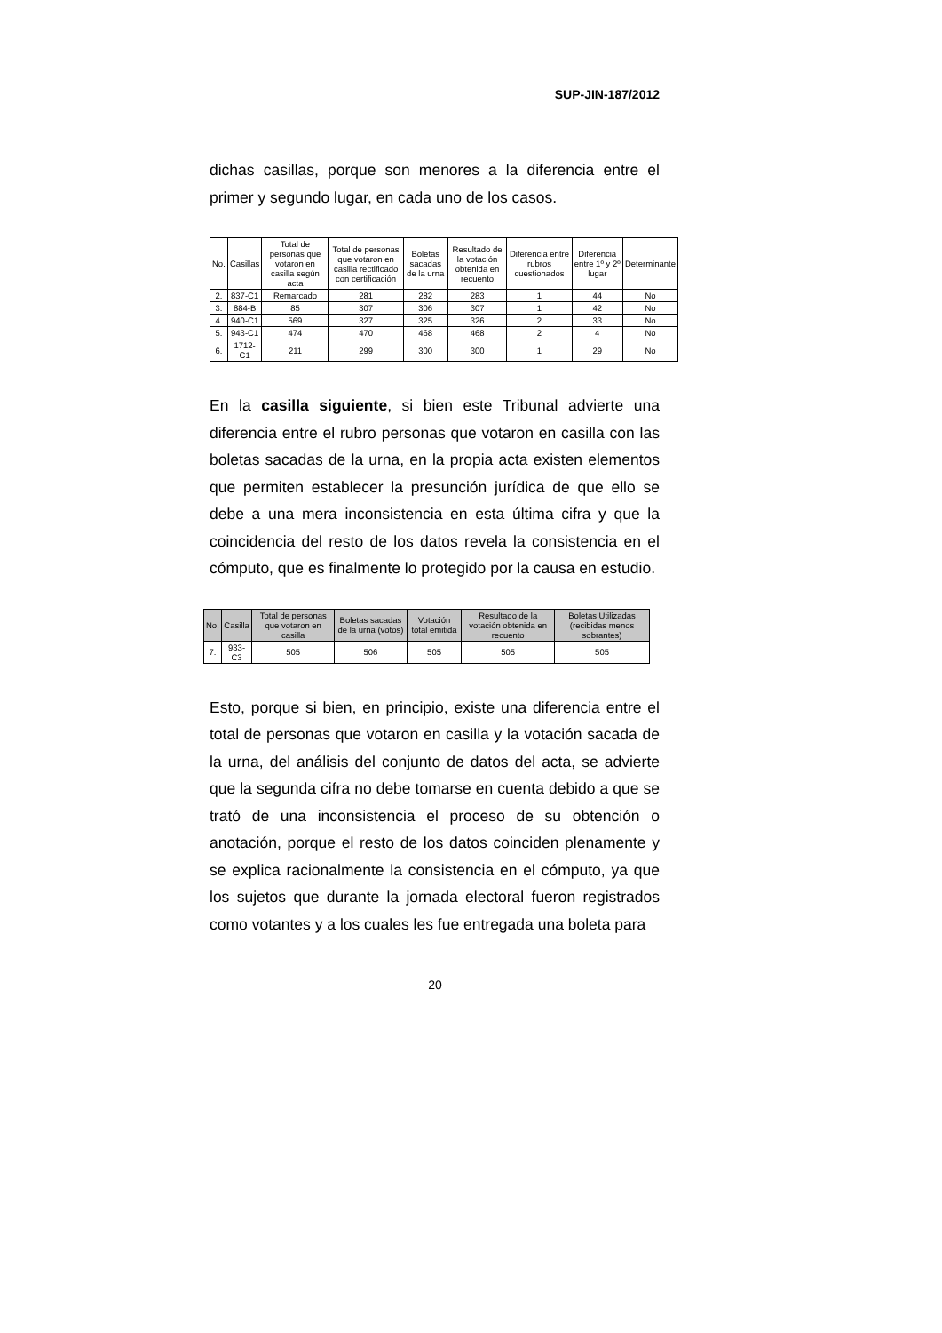SUP-JIN-187/2012
dichas casillas, porque son menores a la diferencia entre el primer y segundo lugar, en cada uno de los casos.
| No. | Casillas | Total de personas que votaron en casilla según acta | Total de personas que votaron en casilla rectificado con certificación | Boletas sacadas de la urna | Resultado de la votación obtenida en recuento | Diferencia entre rubros cuestionados | Diferencia entre 1º y 2º lugar | Determinante |
| --- | --- | --- | --- | --- | --- | --- | --- | --- |
| 2. | 837-C1 | Remarcado | 281 | 282 | 283 | 1 | 44 | No |
| 3. | 884-B | 85 | 307 | 306 | 307 | 1 | 42 | No |
| 4. | 940-C1 | 569 | 327 | 325 | 326 | 2 | 33 | No |
| 5. | 943-C1 | 474 | 470 | 468 | 468 | 2 | 4 | No |
| 6. | 1712-C1 | 211 | 299 | 300 | 300 | 1 | 29 | No |
En la casilla siguiente, si bien este Tribunal advierte una diferencia entre el rubro personas que votaron en casilla con las boletas sacadas de la urna, en la propia acta existen elementos que permiten establecer la presunción jurídica de que ello se debe a una mera inconsistencia en esta última cifra y que la coincidencia del resto de los datos revela la consistencia en el cómputo, que es finalmente lo protegido por la causa en estudio.
| No. | Casilla | Total de personas que votaron en casilla | Boletas sacadas de la urna (votos) | Votación total emitida | Resultado de la votación obtenida en recuento | Boletas Utilizadas (recibidas menos sobrantes) |
| --- | --- | --- | --- | --- | --- | --- |
| 7. | 933-C3 | 505 | 506 | 505 | 505 | 505 |
Esto, porque si bien, en principio, existe una diferencia entre el total de personas que votaron en casilla y la votación sacada de la urna, del análisis del conjunto de datos del acta, se advierte que la segunda cifra no debe tomarse en cuenta debido a que se trató de una inconsistencia el proceso de su obtención o anotación, porque el resto de los datos coinciden plenamente y se explica racionalmente la consistencia en el cómputo, ya que los sujetos que durante la jornada electoral fueron registrados como votantes y a los cuales les fue entregada una boleta para
20